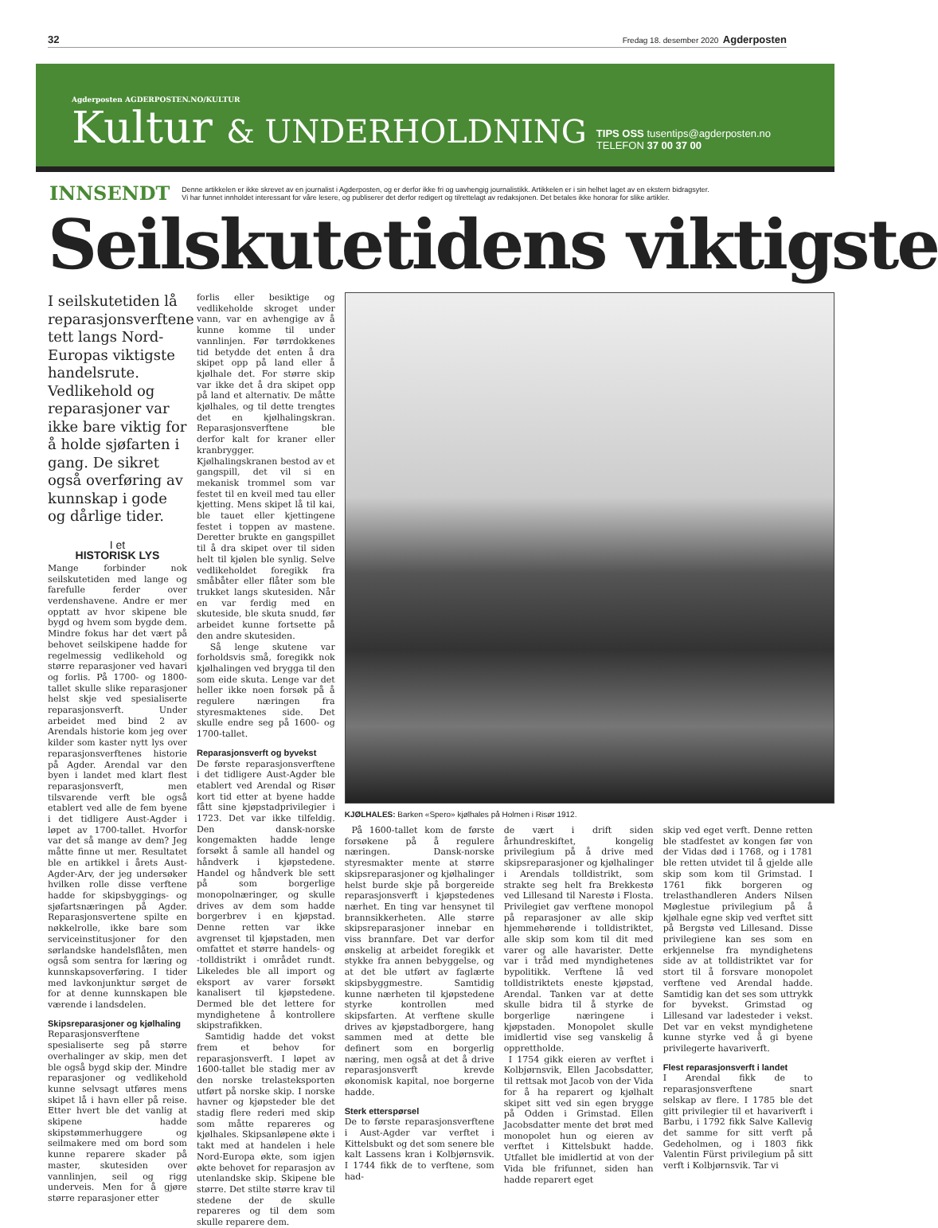32 Fredag 18. desember 2020 Agderposten
Agderposten AGDERPOSTEN.NO/KULTUR
Kultur & UNDERHOLDNING
TIPS OSS tusentips@agderposten.no
TELEFON 37 00 37 00
INNSENDT Denne artikkelen er ikke skrevet av en journalist i Agderposten, og er derfor ikke fri og uavhengig journalistikk. Artikkelen er i sin helhet laget av en ekstern bidragsyter.
Vi har funnet innholdet interessant for våre lesere, og publiserer det derfor redigert og tilrettelagt av redaksjonen. Det betales ikke honorar for slike artikler.
Seilskutetidens viktigste
I seilskutetiden lå reparasjonsverftene tett langs Nord-Europas viktigste handelsrute. Vedlikehold og reparasjoner var ikke bare viktig for å holde sjøfarten i gang. De sikret også overføring av kunnskap i gode og dårlige tider.
I et
HISTORISK LYS
Mange forbinder nok seilskutetiden med lange og farefulle ferder over verdenshavene. Andre er mer opptatt av hvor skipene ble bygd og hvem som bygde dem. Mindre fokus har det vært på behovet seilskipene hadde for regelmessig vedlikehold og større reparasjoner ved havari og forlis. På 1700- og 1800-tallet skulle slike reparasjoner helst skje ved spesialiserte reparasjonsverft. Under arbeidet med bind 2 av Arendals historie kom jeg over kilder som kaster nytt lys over reparasjonsverftenes historie på Agder. Arendal var den byen i landet med klart flest reparasjonsverft, men tilsvarende verft ble også etablert ved alle de fem byene i det tidligere Aust-Agder i løpet av 1700-tallet. Hvorfor var det så mange av dem? Jeg måtte finne ut mer. Resultatet ble en artikkel i årets Aust-Agder-Arv, der jeg undersøker hvilken rolle disse verftene hadde for skipsbyggings- og sjøfartsnæringen på Agder. Reparasjonsvertene spilte en nøkkelrolle, ikke bare som serviceinstitusjoner for den sørlandske handelsflåten, men også som sentra for læring og kunnskapsoverføring. I tider med lavkonjunktur sørget de for at denne kunnskapen ble værende i landsdelen.
Skipsreparasjoner og kjølhaling
Reparasjonsverftene spesialiserte seg på større overhalinger av skip, men det ble også bygd skip der. Mindre reparasjoner og vedlikehold kunne selvsagt utføres mens skipet lå i havn eller på reise. Etter hvert ble det vanlig at skipene hadde skipstømmerhuggere og seilmakere med om bord som kunne reparere skader på master, skutesiden over vannlinjen, seil og rigg underveis. Men for å gjøre større reparasjoner etter
forlis eller besiktige og vedlikeholde skroget under vann, var en avhengige av å kunne komme til under vannlinjen. Før tørrdokkenes tid betydde det enten å dra skipet opp på land eller å kjølhale det. For større skip var ikke det å dra skipet opp på land et alternativ. De måtte kjølhales, og til dette trengtes det en kjølhalingskran. Reparasjonsverftene ble derfor kalt for kraner eller kranbrygger. Kjølhalingskranen bestod av et gangspill, det vil si en mekanisk trommel som var festet til en kveil med tau eller kjetting. Mens skipet lå til kai, ble tauet eller kjettingene festet i toppen av mastene. Deretter brukte en gangspillet til å dra skipet over til siden helt til kjølen ble synlig. Selve vedlikeholdet foregikk fra småbåter eller flåter som ble trukket langs skutesiden. Når en var ferdig med en skuteside, ble skuta snudd, før arbeidet kunne fortsette på den andre skutesiden.
Så lenge skutene var forholdsvis små, foregikk nok kjølhalingen ved brygga til den som eide skuta. Lenge var det heller ikke noen forsøk på å regulere næringen fra styresmaktenes side. Det skulle endre seg på 1600- og 1700-tallet.
Reparasjonsverft og byvekst
De første reparasjonsverftene i det tidligere Aust-Agder ble etablert ved Arendal og Risør kort tid etter at byene hadde fått sine kjøpstadprivilegier i 1723. Det var ikke tilfeldig. Den dansk-norske kongemakten hadde lenge forsøkt å samle all handel og håndverk i kjøpstedene. Handel og håndverk ble sett på som borgerlige monopolnæringer, og skulle drives av dem som hadde borgerbrev i en kjøpstad. Denne retten var ikke avgrenset til kjøpstaden, men omfattet et større handels- og -tolldistrikt i området rundt. Likeledes ble all import og eksport av varer forsøkt kanalisert til kjøpstedene. Dermed ble det lettere for myndighetene å kontrollere skipstrafikken.
Samtidig hadde det vokst frem et behov for reparasjonsverft. I løpet av 1600-tallet ble stadig mer av den norske trelasteksporten utført på norske skip. I norske havner og kjøpsteder ble det stadig flere rederi med skip som måtte repareres og kjølhales. Skipsanløpene økte i takt med at handelen i hele Nord-Europa økte, som igjen økte behovet for reparasjon av utenlandske skip. Skipene ble større. Det stilte større krav til stedene der de skulle repareres og til dem som skulle reparere dem.
KJØLHALES: Barken «Spero» kjølhales på Holmen i Risør 1912.
På 1600-tallet kom de første forsøkene på å regulere næringen. Dansk-norske styresmakter mente at større skipsreparasjoner og kjølhalinger helst burde skje på borgereide reparasjonsverft i kjøpstedenes nærhet. En ting var hensynet til brannsikkerheten. Alle større skipsreparasjoner innebar en viss brannfare. Det var derfor ønskelig at arbeidet foregikk et stykke fra annen bebyggelse, og at det ble utført av faglærte skipsbyggmestre. Samtidig kunne nærheten til kjøpstedene styrke kontrollen med skipsfarten. At verftene skulle drives av kjøpstadborgere, hang sammen med at dette ble definert som en borgerlig næring, men også at det å drive reparasjonsverft krevde økonomisk kapital, noe borgerne hadde.
Sterk etterspørsel
De to første reparasjonsverftene i Aust-Agder var verftet i Kittelsbukt og det som senere ble kalt Lassens kran i Kolbjørnsvik. I 1744 fikk de to verftene, som had-
de vært i drift siden århundreskiftet, kongelig privilegium på å drive med skipsreparasjoner og kjølhalinger i Arendals tolldistrikt, som strakte seg helt fra Brekkestø ved Lillesand til Narestø i Flosta. Privilegiet gav verftene monopol på reparasjoner av alle skip hjemmehørende i tolldistriktet, alle skip som kom til dit med varer og alle havarister. Dette var i tråd med myndighetenes bypolitikk. Verftene lå ved tolldistriktets eneste kjøpstad, Arendal. Tanken var at dette skulle bidra til å styrke de borgerlige næringene i kjøpstaden. Monopolet skulle imidlertid vise seg vanskelig å opprettholde.
I 1754 gikk eieren av verftet i Kolbjørnsvik, Ellen Jacobsdatter, til rettsak mot Jacob von der Vida for å ha reparert og kjølhalt skipet sitt ved sin egen brygge på Odden i Grimstad. Ellen Jacobsdatter mente det brøt med monopolet hun og eieren av verftet i Kittelsbukt hadde. Utfallet ble imidlertid at von der Vida ble frifunnet, siden han hadde reparert eget
skip ved eget verft. Denne retten ble stadfestet av kongen før von der Vidas død i 1768, og i 1781 ble retten utvidet til å gjelde alle skip som kom til Grimstad. I 1761 fikk borgeren og trelasthandleren Anders Nilsen Møglestue privilegium på å kjølhale egne skip ved verftet sitt på Bergstø ved Lillesand. Disse privilegiene kan ses som en erkjennelse fra myndighetens side av at tolldistriktet var for stort til å forsvare monopolet verftene ved Arendal hadde. Samtidig kan det ses som uttrykk for byvekst. Grimstad og Lillesand var ladesteder i vekst. Det var en vekst myndighetene kunne styrke ved å gi byene privilegerte havariverft.
Flest reparasjonsverft i landet
I Arendal fikk de to reparasjonsverftene snart selskap av flere. I 1785 ble det gitt privilegier til et havariverft i Barbu, i 1792 fikk Salve Kallevig det samme for sitt verft på Gedeholmen, og i 1803 fikk Valentin Fürst privilegium på sitt verft i Kolbjørnsvik. Tar vi